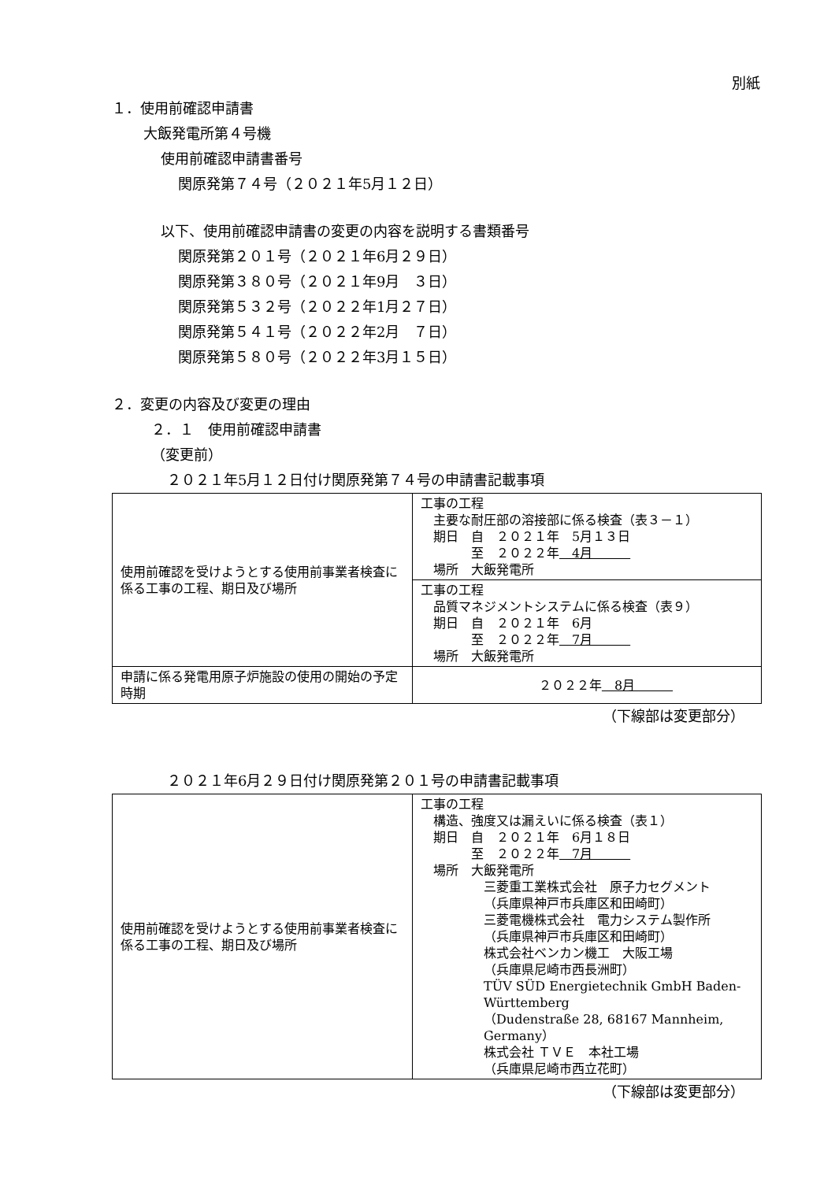別紙
１．使用前確認申請書
大飯発電所第４号機
使用前確認申請書番号
関原発第７４号（２０２１年5月１２日）
以下、使用前確認申請書の変更の内容を説明する書類番号
関原発第２０１号（２０２１年6月２９日）
関原発第３８０号（２０２１年9月　３日）
関原発第５３２号（２０２２年1月２７日）
関原発第５４１号（２０２２年2月　７日）
関原発第５８０号（２０２２年3月１５日）
２．変更の内容及び変更の理由
２．１　使用前確認申請書
（変更前）
２０２１年5月１２日付け関原発第７４号の申請書記載事項
| 使用前確認を受けようとする使用前事業者検査に係る工事の工程、期日及び場所 | 工事の工程 主要な耐圧部の溶接部に係る検査（表３－１） 期日 自 ２０２１年 5月１３日 至 ２０２２年 4月 場所 大飯発電所 |
| | 工事の工程 品質マネジメントシステムに係る検査（表９） 期日 自 ２０２１年 6月 至 ２０２２年 7月 場所 大飯発電所 |
| 申請に係る発電用原子炉施設の使用の開始の予定時期 | ２０２２年 8月 |
（下線部は変更部分）
２０２１年6月２９日付け関原発第２０１号の申請書記載事項
| 使用前確認を受けようとする使用前事業者検査に係る工事の工程、期日及び場所 | 工事の工程 構造、強度又は漏えいに係る検査（表１） 期日 自 ２０２１年 6月１８日 至 ２０２２年 7月 場所 大飯発電所 三菱重工業株式会社 原子力セグメント （兵庫県神戸市兵庫区和田崎町） 三菱電機株式会社 電力システム製作所 （兵庫県神戸市兵庫区和田崎町） 株式会社ベンカン機工 大阪工場 （兵庫県尼崎市西長洲町） TÜV SÜD Energietechnik GmbH Baden-Württemberg （Dudenstraße 28, 68167 Mannheim, Germany） 株式会社 ＴＶＥ 本社工場 （兵庫県尼崎市西立花町） |
（下線部は変更部分）